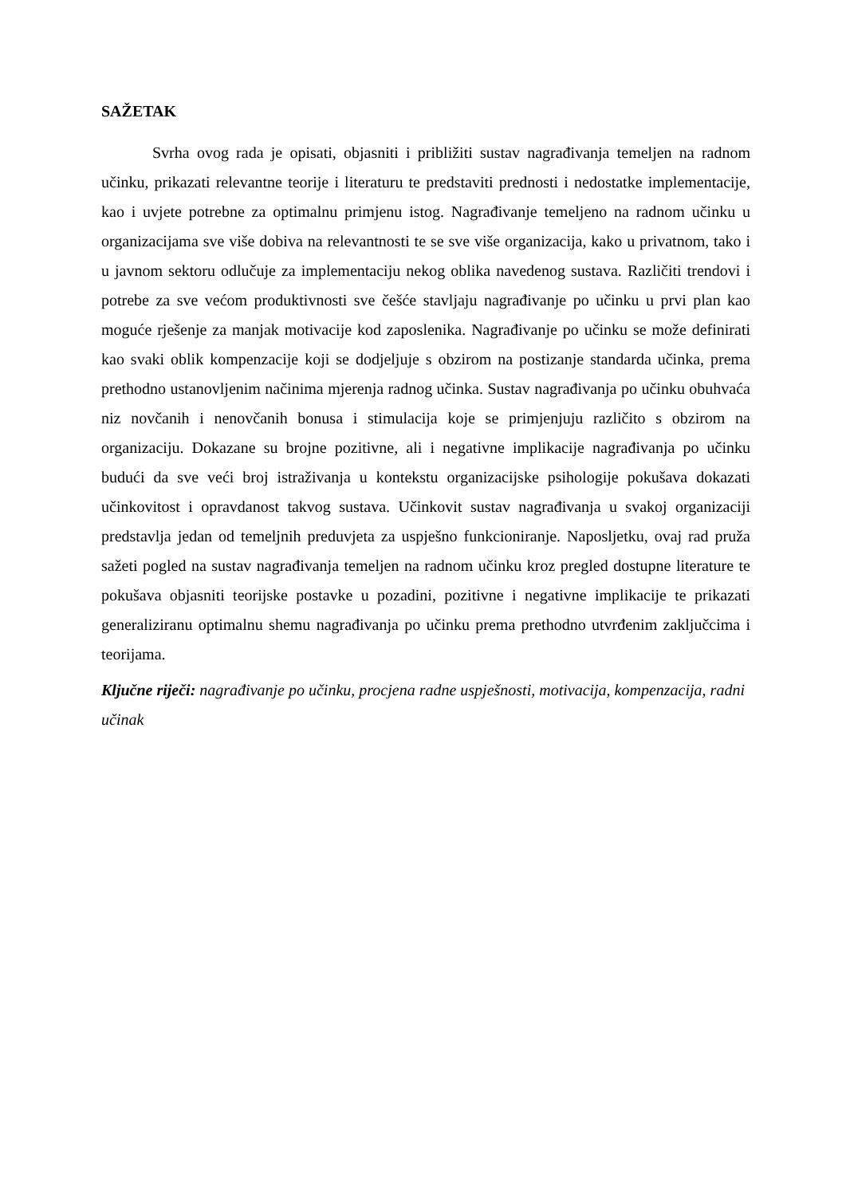SAŽETAK
Svrha ovog rada je opisati, objasniti i približiti sustav nagrađivanja temeljen na radnom učinku, prikazati relevantne teorije i literaturu te predstaviti prednosti i nedostatke implementacije, kao i uvjete potrebne za optimalnu primjenu istog. Nagrađivanje temeljeno na radnom učinku u organizacijama sve više dobiva na relevantnosti te se sve više organizacija, kako u privatnom, tako i u javnom sektoru odlučuje za implementaciju nekog oblika navedenog sustava. Različiti trendovi i potrebe za sve većom produktivnosti sve češće stavljaju nagrađivanje po učinku u prvi plan kao moguće rješenje za manjak motivacije kod zaposlenika. Nagrađivanje po učinku se može definirati kao svaki oblik kompenzacije koji se dodjeljuje s obzirom na postizanje standarda učinka, prema prethodno ustanovljenim načinima mjerenja radnog učinka. Sustav nagrađivanja po učinku obuhvaća niz novčanih i nenovčanih bonusa i stimulacija koje se primjenjuju različito s obzirom na organizaciju. Dokazane su brojne pozitivne, ali i negativne implikacije nagrađivanja po učinku budući da sve veći broj istraživanja u kontekstu organizacijske psihologije pokušava dokazati učinkovitost i opravdanost takvog sustava. Učinkovit sustav nagrađivanja u svakoj organizaciji predstavlja jedan od temeljnih preduvjeta za uspješno funkcioniranje. Naposljetku, ovaj rad pruža sažeti pogled na sustav nagrađivanja temeljen na radnom učinku kroz pregled dostupne literature te pokušava objasniti teorijske postavke u pozadini, pozitivne i negativne implikacije te prikazati generaliziranu optimalnu shemu nagrađivanja po učinku prema prethodno utvrđenim zaključcima i teorijama.
Ključne riječi: nagrađivanje po učinku, procjena radne uspješnosti, motivacija, kompenzacija, radni učinak